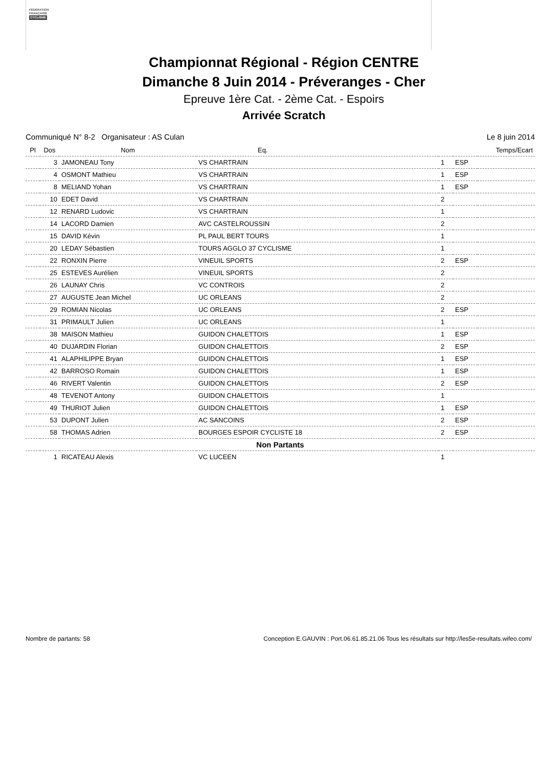FÉDÉRATION
FRANÇAISE
CYCLISME
Championnat Régional - Région CENTRE
Dimanche 8 Juin 2014 - Préveranges - Cher
Epreuve 1ère Cat. - 2ème Cat. - Espoirs
Arrivée Scratch
Communiqué N° 8-2 Organisateur : AS Culan Le 8 juin 2014
| Pl | Dos | Nom | Eq. | | | Temps/Ecart |
| --- | --- | --- | --- | --- | --- | --- |
| | 3 | JAMONEAU Tony | VS CHARTRAIN | 1 | ESP | |
| | 4 | OSMONT Mathieu | VS CHARTRAIN | 1 | ESP | |
| | 8 | MELIAND Yohan | VS CHARTRAIN | 1 | ESP | |
| | 10 | EDET David | VS CHARTRAIN | 2 | | |
| | 12 | RENARD Ludovic | VS CHARTRAIN | 1 | | |
| | 14 | LACORD Damien | AVC CASTELROUSSIN | 2 | | |
| | 15 | DAVID Kévin | PL PAUL BERT TOURS | 1 | | |
| | 20 | LEDAY Sébastien | TOURS AGGLO 37 CYCLISME | 1 | | |
| | 22 | RONXIN Pierre | VINEUIL SPORTS | 2 | ESP | |
| | 25 | ESTEVES Aurélien | VINEUIL SPORTS | 2 | | |
| | 26 | LAUNAY Chris | VC CONTROIS | 2 | | |
| | 27 | AUGUSTE Jean Michel | UC ORLEANS | 2 | | |
| | 29 | ROMIAN Nicolas | UC ORLEANS | 2 | ESP | |
| | 31 | PRIMAULT Julien | UC ORLEANS | 1 | | |
| | 38 | MAISON Mathieu | GUIDON CHALETTOIS | 1 | ESP | |
| | 40 | DUJARDIN Florian | GUIDON CHALETTOIS | 2 | ESP | |
| | 41 | ALAPHILIPPE Bryan | GUIDON CHALETTOIS | 1 | ESP | |
| | 42 | BARROSO Romain | GUIDON CHALETTOIS | 1 | ESP | |
| | 46 | RIVERT Valentin | GUIDON CHALETTOIS | 2 | ESP | |
| | 48 | TEVENOT Antony | GUIDON CHALETTOIS | 1 | | |
| | 49 | THURIOT Julien | GUIDON CHALETTOIS | 1 | ESP | |
| | 53 | DUPONT Julien | AC SANCOINS | 2 | ESP | |
| | 58 | THOMAS Adrien | BOURGES ESPOIR CYCLISTE 18 | 2 | ESP | |
| Non Partants | | | | | | |
| | 1 | RICATEAU Alexis | VC LUCEEN | 1 | | |
Nombre de partants: 58 Conception E.GAUVIN : Port.06.61.85.21.06 Tous les résultats sur http://les5e-resultats.wifeo.com/